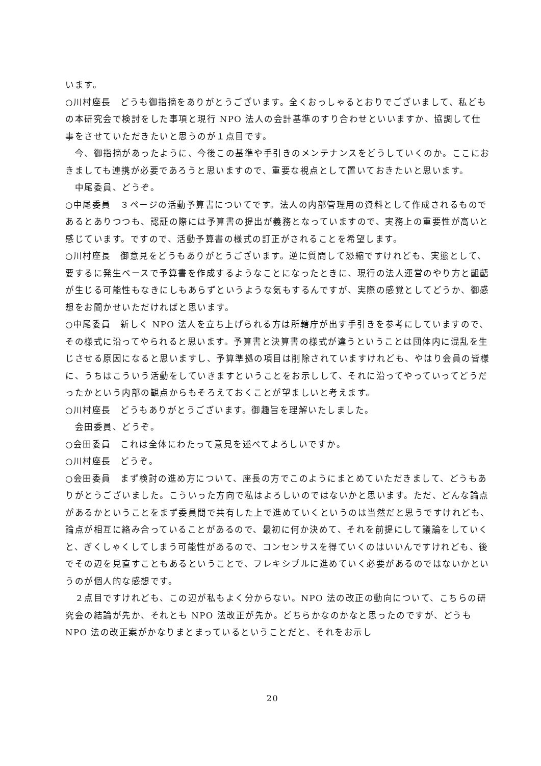います。
○川村座長　どうも御指摘をありがとうございます。全くおっしゃるとおりでございまして、私どもの本研究会で検討をした事項と現行 NPO 法人の会計基準のすり合わせといいますか、協調して仕事をさせていただきたいと思うのが１点目です。
　今、御指摘があったように、今後この基準や手引きのメンテナンスをどうしていくのか。ここにおきましても連携が必要であろうと思いますので、重要な視点として置いておきたいと思います。
　中尾委員、どうぞ。
○中尾委員　３ページの活動予算書についてです。法人の内部管理用の資料として作成されるものであるとありつつも、認証の際には予算書の提出が義務となっていますので、実務上の重要性が高いと感じています。ですので、活動予算書の様式の訂正がされることを希望します。
○川村座長　御意見をどうもありがとうございます。逆に質問して恐縮ですけれども、実態として、要するに発生ベースで予算書を作成するようなことになったときに、現行の法人運営のやり方と齟齬が生じる可能性もなきにしもあらずというような気もするんですが、実際の感覚としてどうか、御感想をお聞かせいただければと思います。
○中尾委員　新しく NPO 法人を立ち上げられる方は所轄庁が出す手引きを参考にしていますので、その様式に沿ってやられると思います。予算書と決算書の様式が違うということは団体内に混乱を生じさせる原因になると思いますし、予算準拠の項目は削除されていますけれども、やはり会員の皆様に、うちはこういう活動をしていきますということをお示しして、それに沿ってやっていってどうだったかという内部の観点からもそろえておくことが望ましいと考えます。
○川村座長　どうもありがとうございます。御趣旨を理解いたしました。
　会田委員、どうぞ。
○会田委員　これは全体にわたって意見を述べてよろしいですか。
○川村座長　どうぞ。
○会田委員　まず検討の進め方について、座長の方でこのようにまとめていただきまして、どうもありがとうございました。こういった方向で私はよろしいのではないかと思います。ただ、どんな論点があるかということをまず委員間で共有した上で進めていくというのは当然だと思うですけれども、論点が相互に絡み合っていることがあるので、最初に何か決めて、それを前提にして議論をしていくと、ぎくしゃくしてしまう可能性があるので、コンセンサスを得ていくのはいいんですけれども、後でその辺を見直すこともあるということで、フレキシブルに進めていく必要があるのではないかというのが個人的な感想です。
　２点目ですけれども、この辺が私もよく分からない。NPO 法の改正の動向について、こちらの研究会の結論が先か、それとも NPO 法改正が先か。どちらかなのかなと思ったのですが、どうも NPO 法の改正案がかなりまとまっているということだと、それをお示し
20